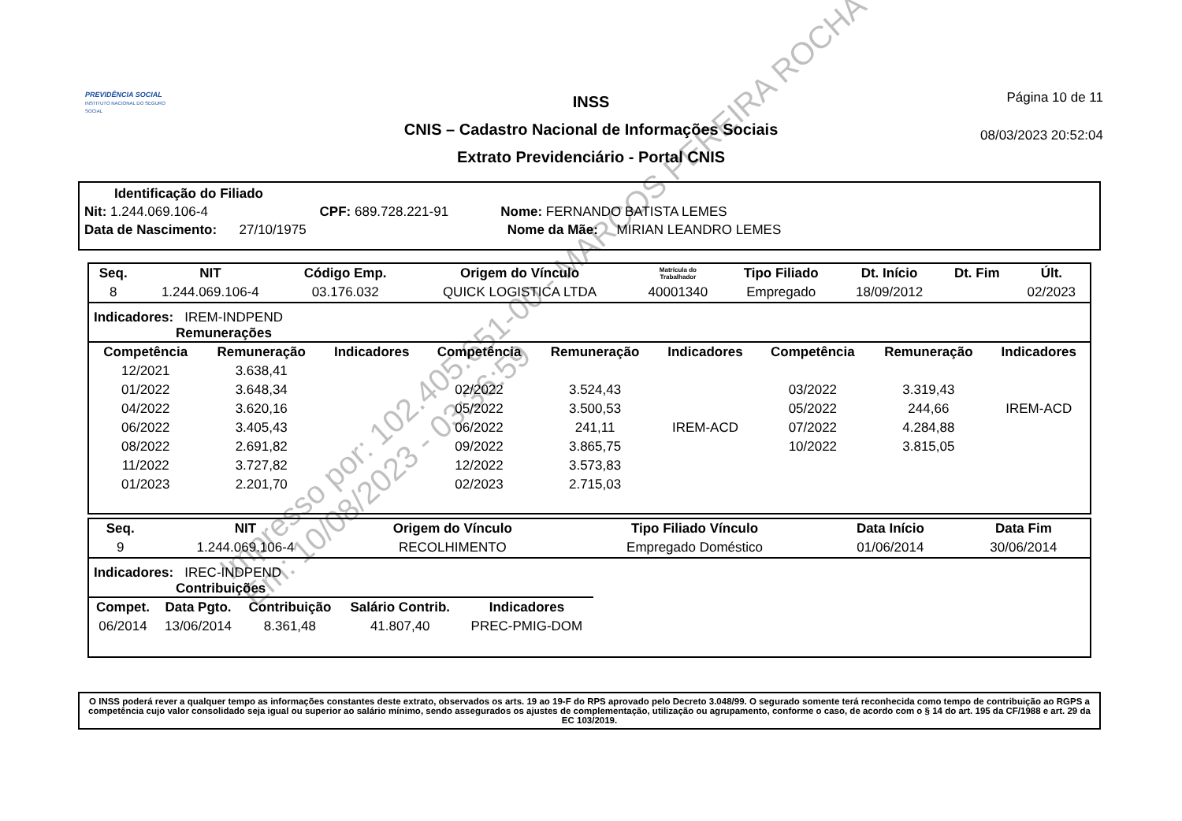PREVIDÊNCIA SOCIAL
INSTITUTO NACIONAL DO SEGURO SOCIAL
INSS
CNIS – Cadastro Nacional de Informações Sociais
Extrato Previdenciário - Portal CNIS
Página 10 de 11
08/03/2023 20:52:04
Identificação do Filiado
Nit: 1.244.069.106-4 CPF: 689.728.221-91 Nome: FERNANDO BATISTA LEMES
Data de Nascimento: 27/10/1975 Nome da Mãe: MIRIAN LEANDRO LEMES
| Seq. | NIT | Código Emp. | Origem do Vínculo | Matrícula do Trabalhador | Tipo Filiado | Dt. Início | Dt. Fim | Últ. |
| --- | --- | --- | --- | --- | --- | --- | --- | --- |
| 8 | 1.244.069.106-4 | 03.176.032 | QUICK LOGISTICA LTDA | 40001340 | Empregado | 18/09/2012 | | 02/2023 |
Indicadores: IREM-INDPEND
Remunerações
| Competência | Remuneração | Indicadores | Competência | Remuneração | Indicadores | Competência | Remuneração | Indicadores |
| --- | --- | --- | --- | --- | --- | --- | --- | --- |
| 12/2021 | 3.638,41 | | | | | | | |
| 01/2022 | 3.648,34 | | 02/2022 | 3.524,43 | | 03/2022 | 3.319,43 | |
| 04/2022 | 3.620,16 | | 05/2022 | 3.500,53 | | 05/2022 | 244,66 | IREM-ACD |
| 06/2022 | 3.405,43 | | 06/2022 | 241,11 | IREM-ACD | 07/2022 | 4.284,88 | |
| 08/2022 | 2.691,82 | | 09/2022 | 3.865,75 | | 10/2022 | 3.815,05 | |
| 11/2022 | 3.727,82 | | 12/2022 | 3.573,83 | | | | |
| 01/2023 | 2.201,70 | | 02/2023 | 2.715,03 | | | | |
| Seq. | NIT | Origem do Vínculo | Tipo Filiado Vínculo | Data Início | Data Fim |
| --- | --- | --- | --- | --- | --- |
| 9 | 1.244.069.106-4 | RECOLHIMENTO | Empregado Doméstico | 01/06/2014 | 30/06/2014 |
Indicadores: IREC-INDPEND
Contribuições
| Compet. | Data Pgto. | Contribuição | Salário Contrib. | Indicadores |
| --- | --- | --- | --- | --- |
| 06/2014 | 13/06/2014 | 8.361,48 | 41.807,40 | PREC-PMIG-DOM |
O INSS poderá rever a qualquer tempo as informações constantes deste extrato, observados os arts. 19 ao 19-F do RPS aprovado pelo Decreto 3.048/99. O segurado somente terá reconhecida como tempo de contribuição ao RGPS a competência cujo valor consolidado seja igual ou superior ao salário mínimo, sendo assegurados os ajustes de complementação, utilização ou agrupamento, conforme o caso, de acordo com o § 14 do art. 195 da CF/1988 e art. 29 da EC 103/2019.
Impresso por: 102.405.651-00 - MARCOS PEREIRA ROCHA
Em: 10/08/2023 - 03:36:59